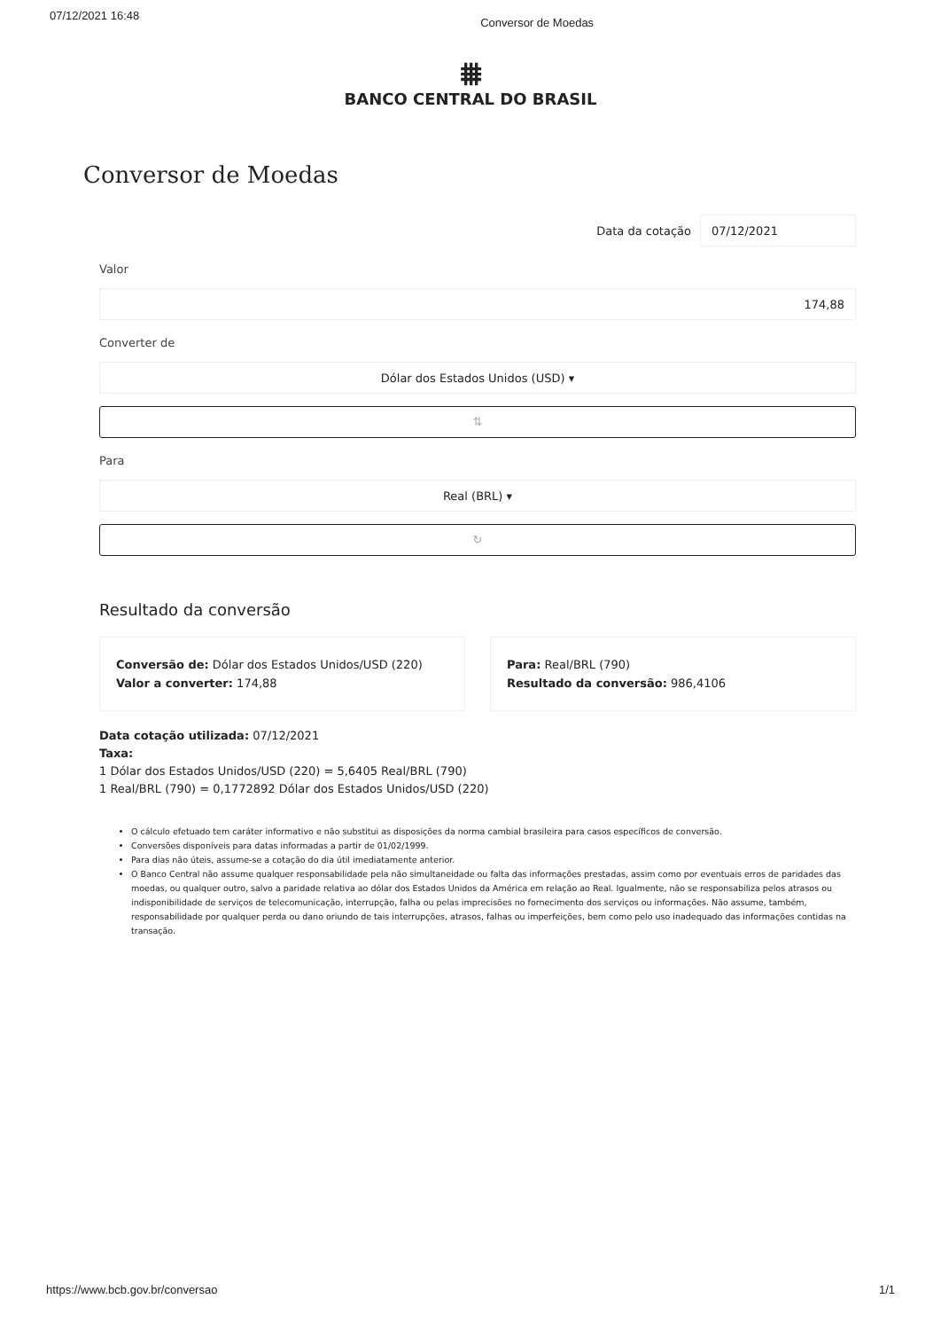07/12/2021 16:48 Conversor de Moedas
⩩
BANCO CENTRAL DO BRASIL
Conversor de Moedas
Data da cotação 07/12/2021
Valor
174,88
Converter de
Dólar dos Estados Unidos (USD) ▾
⇅
Para
Real (BRL) ▾
↻
Resultado da conversão
Conversão de: Dólar dos Estados Unidos/USD (220)
Valor a converter: 174,88
Para: Real/BRL (790)
Resultado da conversão: 986,4106
Data cotação utilizada: 07/12/2021
Taxa:
1 Dólar dos Estados Unidos/USD (220) = 5,6405 Real/BRL (790)
1 Real/BRL (790) = 0,1772892 Dólar dos Estados Unidos/USD (220)
O cálculo efetuado tem caráter informativo e não substitui as disposições da norma cambial brasileira para casos específicos de conversão.
Conversões disponíveis para datas informadas a partir de 01/02/1999.
Para dias não úteis, assume-se a cotação do dia útil imediatamente anterior.
O Banco Central não assume qualquer responsabilidade pela não simultaneidade ou falta das informações prestadas, assim como por eventuais erros de paridades das moedas, ou qualquer outro, salvo a paridade relativa ao dólar dos Estados Unidos da América em relação ao Real. Igualmente, não se responsabiliza pelos atrasos ou indisponibilidade de serviços de telecomunicação, interrupção, falha ou pelas imprecisões no fornecimento dos serviços ou informações. Não assume, também, responsabilidade por qualquer perda ou dano oriundo de tais interrupções, atrasos, falhas ou imperfeições, bem como pelo uso inadequado das informações contidas na transação.
https://www.bcb.gov.br/conversao 1/1